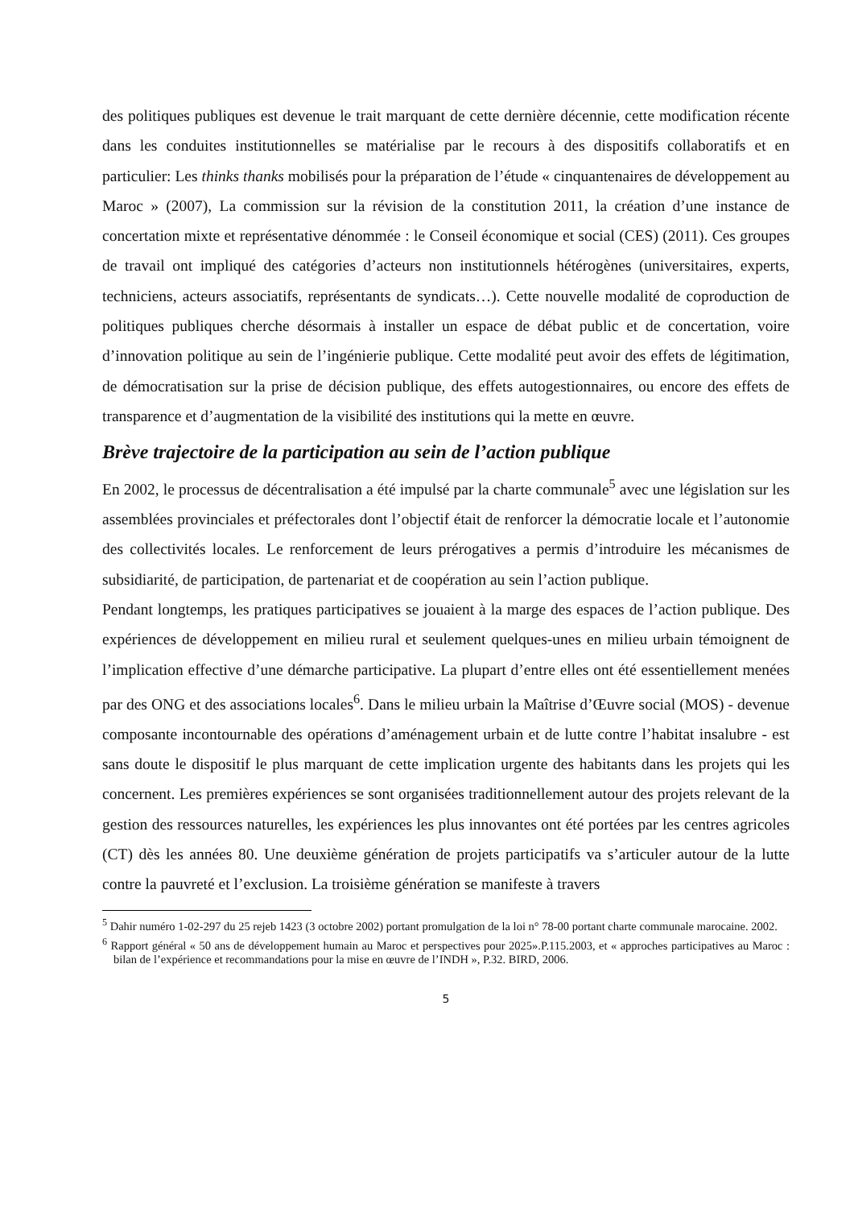des politiques publiques est devenue le trait marquant de cette dernière décennie, cette modification récente dans les conduites institutionnelles se matérialise par le recours à des dispositifs collaboratifs et en particulier: Les thinks thanks mobilisés pour la préparation de l’étude « cinquantenaires de développement au Maroc » (2007), La commission sur la révision de la constitution 2011, la création d’une instance de concertation mixte et représentative dénommée : le Conseil économique et social (CES) (2011). Ces groupes de travail ont impliqué des catégories d’acteurs non institutionnels hétérogènes (universitaires, experts, techniciens, acteurs associatifs, représentants de syndicats…). Cette nouvelle modalité de coproduction de politiques publiques cherche désormais à installer un espace de débat public et de concertation, voire d’innovation politique au sein de l’ingénierie publique. Cette modalité peut avoir des effets de légitimation, de démocratisation sur la prise de décision publique, des effets autogestionnaires, ou encore des effets de transparence et d’augmentation de la visibilité des institutions qui la mette en œuvre.
Brève trajectoire de la participation au sein de l’action publique
En 2002, le processus de décentralisation a été impulsé par la charte communale<sup>5</sup> avec une législation sur les assemblées provinciales et préfectorales dont l’objectif était de renforcer la démocratie locale et l’autonomie des collectivités locales. Le renforcement de leurs prérogatives a permis d’introduire les mécanismes de subsidiarité, de participation, de partenariat et de coopération au sein l’action publique.
Pendant longtemps, les pratiques participatives se jouaient à la marge des espaces de l’action publique. Des expériences de développement en milieu rural et seulement quelques-unes en milieu urbain témoignent de l’implication effective d’une démarche participative. La plupart d’entre elles ont été essentiellement menées par des ONG et des associations locales<sup>6</sup>. Dans le milieu urbain la Maîtrise d’Œuvre social (MOS) - devenue composante incontournable des opérations d’aménagement urbain et de lutte contre l’habitat insalubre - est sans doute le dispositif le plus marquant de cette implication urgente des habitants dans les projets qui les concernent. Les premières expériences se sont organisées traditionnellement autour des projets relevant de la gestion des ressources naturelles, les expériences les plus innovantes ont été portées par les centres agricoles (CT) dès les années 80. Une deuxième génération de projets participatifs va s’articuler autour de la lutte contre la pauvreté et l’exclusion. La troisième génération se manifeste à travers
<sup>5</sup> Dahir numéro 1-02-297 du 25 rejeb 1423 (3 octobre 2002) portant promulgation de la loi n° 78-00 portant charte communale marocaine. 2002.
<sup>6</sup> Rapport général « 50 ans de développement humain au Maroc et perspectives pour 2025».P.115.2003, et « approches participatives au Maroc : bilan de l’expérience et recommandations pour la mise en œuvre de l’INDH », P.32. BIRD, 2006.
5